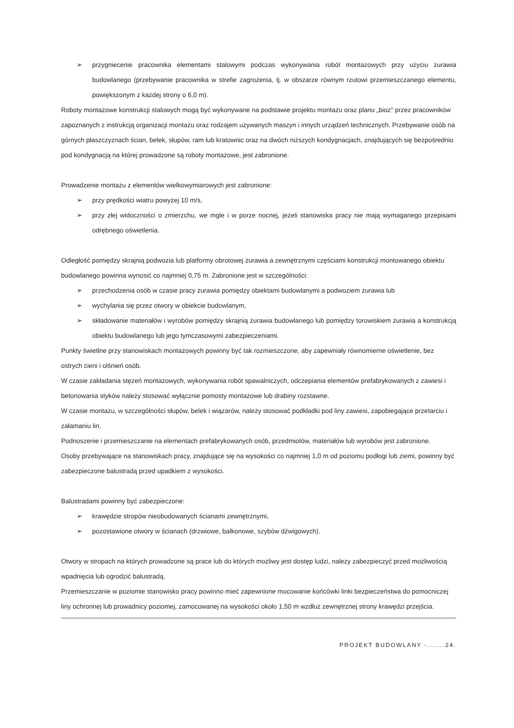➢ przygniecenie pracownika elementami stalowymi podczas wykonywania robót montażowych przy użyciu żurawia budowlanego (przebywanie pracownika w strefie zagrożenia, tj. w obszarze równym rzutowi przemieszczanego elementu, powiększonym z każdej strony o 6,0 m).
Roboty montażowe konstrukcji stalowych mogą być wykonywane na podstawie projektu montażu oraz planu „bioz" przez pracowników zapoznanych z instrukcją organizacji montażu oraz rodzajem używanych maszyn i innych urządzeń technicznych. Przebywanie osób na górnych płaszczyznach ścian, belek, słupów, ram lub kratownic oraz na dwóch niższych kondygnacjach, znajdujących się bezpośrednio pod kondygnacją na której prowadzone są roboty montażowe, jest zabronione.
Prowadzenie montażu z elementów wielkowymiarowych jest zabronione:
➢ przy prędkości wiatru powyżej 10 m/s,
➢ przy złej widoczności o zmierzchu, we mgle i w porze nocnej, jeżeli stanowiska pracy nie mają wymaganego przepisami odrębnego oświetlenia.
Odległość pomiędzy skrajnią podwozia lub platformy obrotowej żurawia a zewnętrznymi częściami konstrukcji montowanego obiektu budowlanego powinna wynosić co najmniej 0,75 m. Zabronione jest w szczególności:
➢ przechodzenia osób w czasie pracy żurawia pomiędzy obiektami budowlanymi a podwoziem żurawia lub
➢ wychylania się przez otwory w obiekcie budowlanym,
➢ składowanie materiałów i wyrobów pomiędzy skrajnią żurawia budowlanego lub pomiędzy torowiskiem żurawia a konstrukcją obiektu budowlanego lub jego tymczasowymi zabezpieczeniami.
Punkty świetlne przy stanowiskach montażowych powinny być tak rozmieszczone, aby zapewniały równomierne oświetlenie, bez ostrych cieni i olśnień osób.
W czasie zakładania stężeń montażowych, wykonywania robót spawalniczych, odczepiania elementów prefabrykowanych z zawiesi i betonowania styków należy stosować wyłącznie pomosty montażowe lub drabiny rozstawne.
W czasie montażu, w szczególności słupów, belek i wiązarów, należy stosować podkładki pod liny zawiesi, zapobiegające przetarciu i załamaniu lin.
Podnoszenie i przemieszczanie na elementach prefabrykowanych osób, przedmiotów, materiałów lub wyrobów jest zabronione.
Osoby przebywające na stanowiskach pracy, znajdujące się na wysokości co najmniej 1,0 m od poziomu podłogi lub ziemi, powinny być zabezpieczone balustradą przed upadkiem z wysokości.
Balustradami powinny być zabezpieczone:
➢ krawędzie stropów nieobudowanych ścianami zewnętrznymi,
➢ pozostawione otwory w ścianach (drzwiowe, balkonowe, szybów dźwigowych).
Otwory w stropach na których prowadzone są prace lub do których możliwy jest dostęp ludzi, należy zabezpieczyć przed możliwością wpadnięcia lub ogrodzić balustradą.
Przemieszczanie w poziomie stanowisko pracy powinno mieć zapewnione mocowanie końcówki linki bezpieczeństwa do pomocniczej liny ochronnej lub prowadnicy poziomej, zamocowanej na wysokości około 1,50 m wzdłuż zewnętrznej strony krawędzi przejścia.
PROJEKT BUDOWLANY -.......24.